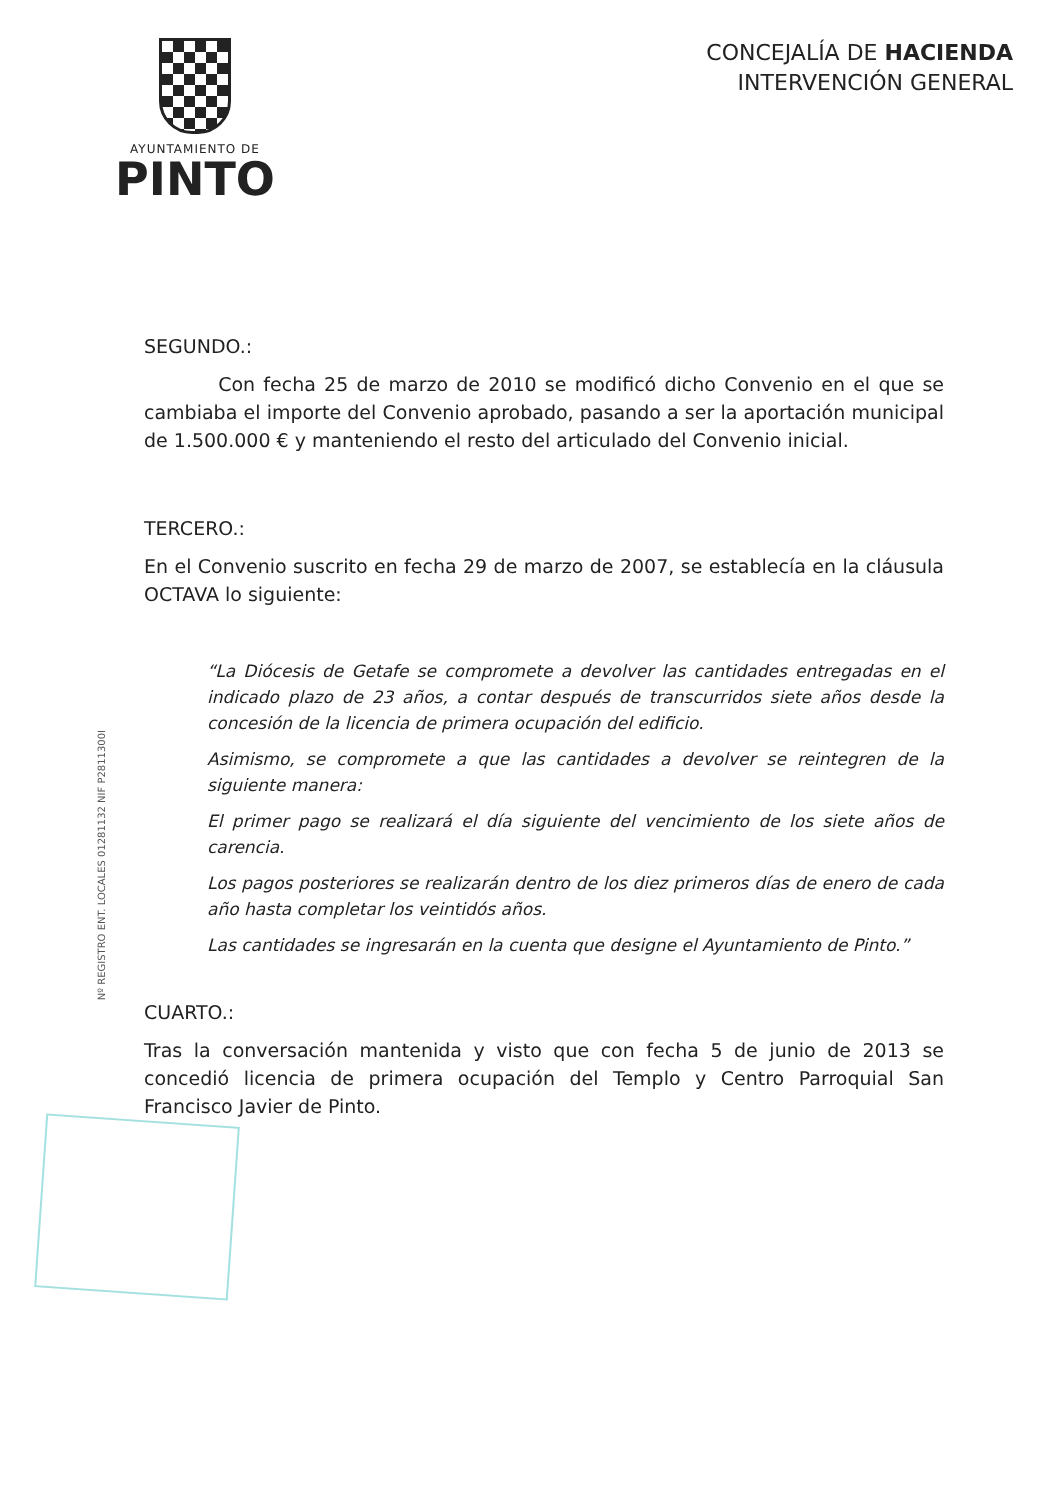AYUNTAMIENTO DE
PINTO
CONCEJALÍA DE HACIENDA
INTERVENCIÓN GENERAL
SEGUNDO.:
Con fecha 25 de marzo de 2010 se modificó dicho Convenio en el que se cambiaba el importe del Convenio aprobado, pasando a ser la aportación municipal de 1.500.000 € y manteniendo el resto del articulado del Convenio inicial.
TERCERO.:
En el Convenio suscrito en fecha 29 de marzo de 2007, se establecía en la cláusula OCTAVA lo siguiente:
“La Diócesis de Getafe se compromete a devolver las cantidades entregadas en el indicado plazo de 23 años, a contar después de transcurridos siete años desde la concesión de la licencia de primera ocupación del edificio.
Asimismo, se compromete a que las cantidades a devolver se reintegren de la siguiente manera:
El primer pago se realizará el día siguiente del vencimiento de los siete años de carencia.
Los pagos posteriores se realizarán dentro de los diez primeros días de enero de cada año hasta completar los veintidós años.
Las cantidades se ingresarán en la cuenta que designe el Ayuntamiento de Pinto.”
CUARTO.:
Tras la conversación mantenida y visto que con fecha 5 de junio de 2013 se concedió licencia de primera ocupación del Templo y Centro Parroquial San Francisco Javier de Pinto.
Nº REGISTRO ENT. LOCALES 01281132 NIF P2811300I